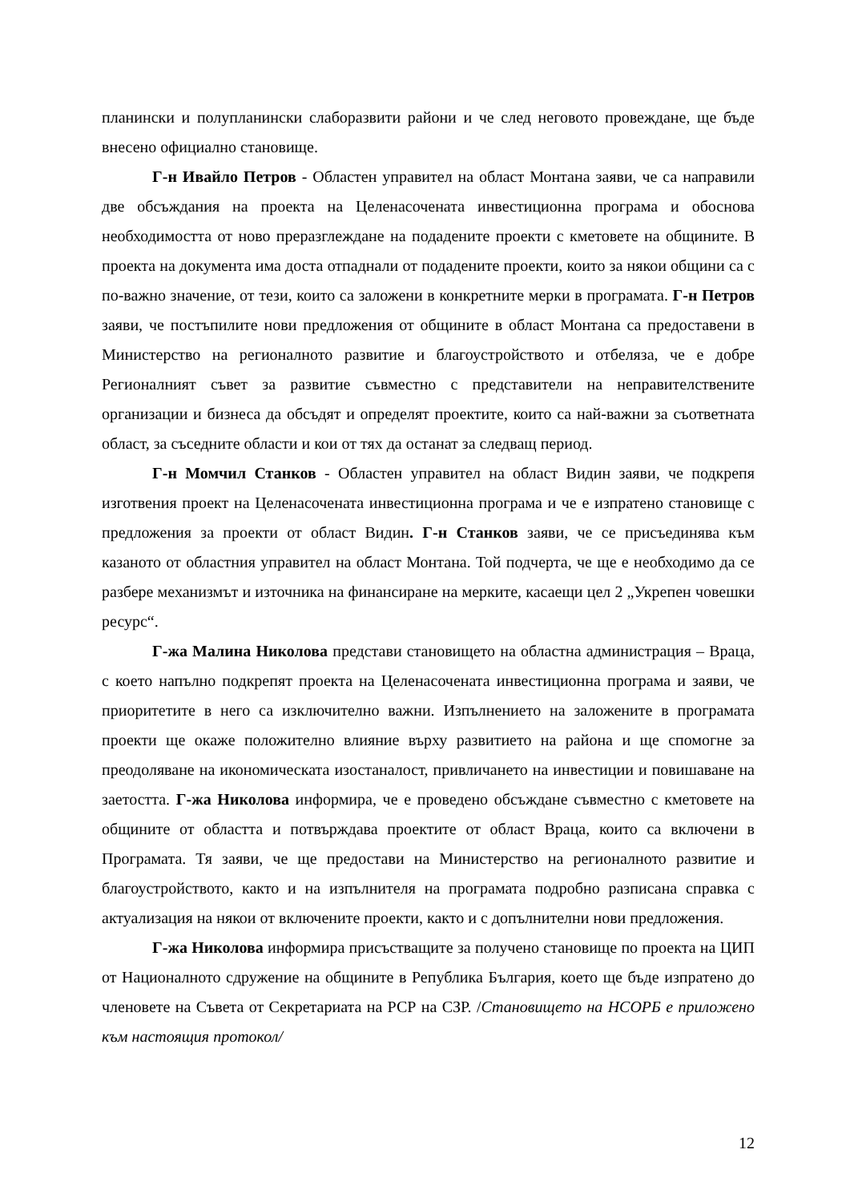планински и полупланински слаборазвити райони и че след неговото провеждане, ще бъде внесено официално становище.
Г-н Ивайло Петров - Областен управител на област Монтана заяви, че са направили две обсъждания на проекта на Целенасочената инвестиционна програма и обоснова необходимостта от ново преразглеждане на подадените проекти с кметовете на общините. В проекта на документа има доста отпаднали от подадените проекти, които за някои общини са с по-важно значение, от тези, които са заложени в конкретните мерки в програмата. Г-н Петров заяви, че постъпилите нови предложения от общините в област Монтана са предоставени в Министерство на регионалното развитие и благоустройството и отбеляза, че е добре Регионалният съвет за развитие съвместно с представители на неправителствените организации и бизнеса да обсъдят и определят проектите, които са най-важни за съответната област, за съседните области и кои от тях да останат за следващ период.
Г-н Момчил Станков - Областен управител на област Видин заяви, че подкрепя изготвения проект на Целенасочената инвестиционна програма и че е изпратено становище с предложения за проекти от област Видин. Г-н Станков заяви, че се присъединява към казаното от областния управител на област Монтана. Той подчерта, че ще е необходимо да се разбере механизмът и източника на финансиране на мерките, касаещи цел 2 „Укрепен човешки ресурс“.
Г-жа Малина Николова представи становището на областна администрация – Враца, с което напълно подкрепят проекта на Целенасочената инвестиционна програма и заяви, че приоритетите в него са изключително важни. Изпълнението на заложените в програмата проекти ще окаже положително влияние върху развитието на района и ще спомогне за преодоляване на икономическата изостаналост, привличането на инвестиции и повишаване на заетостта. Г-жа Николова информира, че е проведено обсъждане съвместно с кметовете на общините от областта и потвърждава проектите от област Враца, които са включени в Програмата. Тя заяви, че ще предостави на Министерство на регионалното развитие и благоустройството, както и на изпълнителя на програмата подробно разписана справка с актуализация на някои от включените проекти, както и с допълнителни нови предложения.
Г-жа Николова информира присъстващите за получено становище по проекта на ЦИП от Националното сдружение на общините в Република България, което ще бъде изпратено до членовете на Съвета от Секретариата на РСР на СЗР. /Становището на НСОРБ е приложено към настоящия протокол/
12